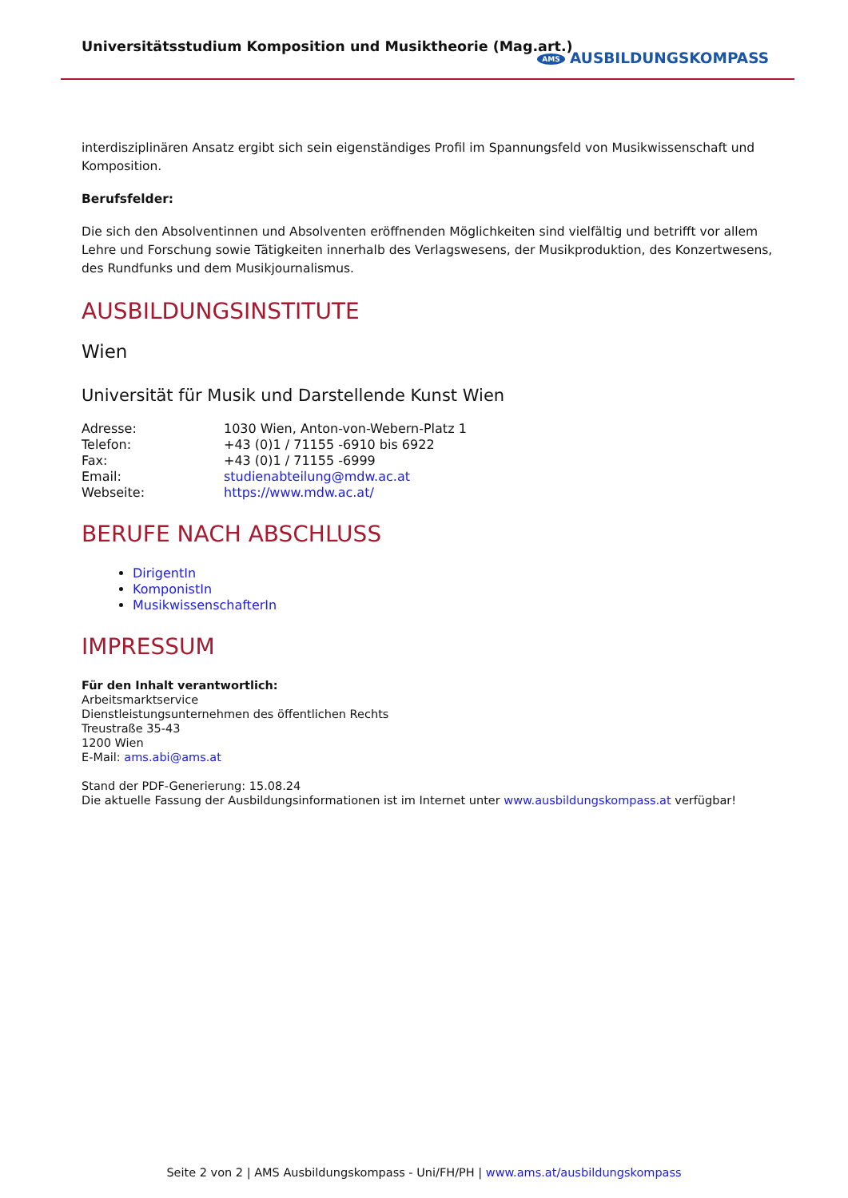Universitätsstudium Komposition und Musiktheorie (Mag.art.)
AMS AUSBILDUNGSKOMPASS
interdisziplinären Ansatz ergibt sich sein eigenständiges Profil im Spannungsfeld von Musikwissenschaft und Komposition.
Berufsfelder:
Die sich den Absolventinnen und Absolventen eröffnenden Möglichkeiten sind vielfältig und betrifft vor allem Lehre und Forschung sowie Tätigkeiten innerhalb des Verlagswesens, der Musikproduktion, des Konzertwesens, des Rundfunks und dem Musikjournalismus.
AUSBILDUNGSINSTITUTE
Wien
Universität für Musik und Darstellende Kunst Wien
| Adresse: | 1030 Wien, Anton-von-Webern-Platz 1 |
| Telefon: | +43 (0)1 / 71155 -6910 bis 6922 |
| Fax: | +43 (0)1 / 71155 -6999 |
| Email: | studienabteilung@mdw.ac.at |
| Webseite: | https://www.mdw.ac.at/ |
BERUFE NACH ABSCHLUSS
DirigentIn
KomponistIn
MusikwissenschafterIn
IMPRESSUM
Für den Inhalt verantwortlich:
Arbeitsmarktservice
Dienstleistungsunternehmen des öffentlichen Rechts
Treustraße 35-43
1200 Wien
E-Mail: ams.abi@ams.at
Stand der PDF-Generierung: 15.08.24
Die aktuelle Fassung der Ausbildungsinformationen ist im Internet unter www.ausbildungskompass.at verfügbar!
Seite 2 von 2 | AMS Ausbildungskompass - Uni/FH/PH | www.ams.at/ausbildungskompass